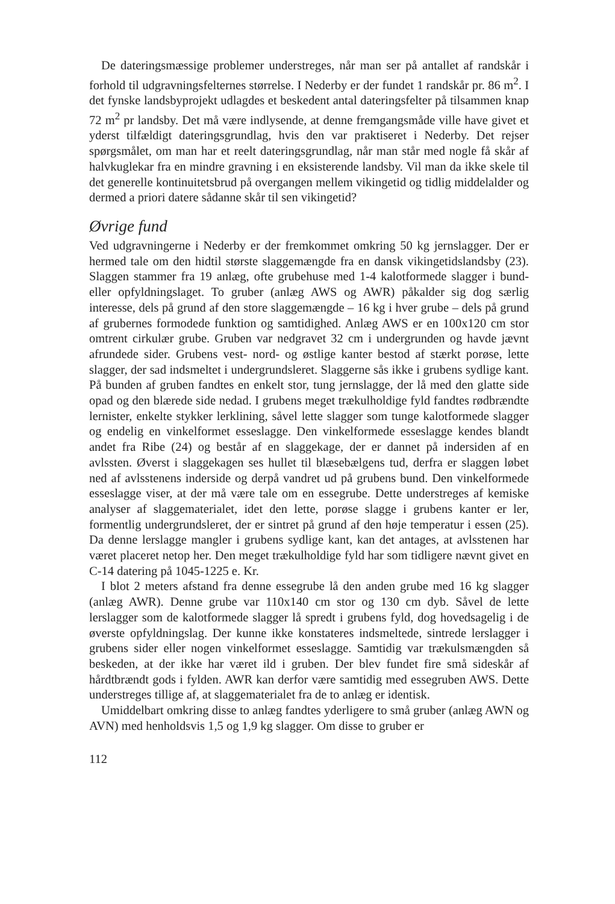De dateringsmæssige problemer understreges, når man ser på antallet af randskår i forhold til udgravningsfelternes størrelse. I Nederby er der fundet 1 randskår pr. 86 m<sup>2</sup>. I det fynske landsbyprojekt udlagdes et beskedent antal dateringsfelter på tilsammen knap 72 m<sup>2</sup> pr landsby. Det må være indlysende, at denne fremgangsmåde ville have givet et yderst tilfældigt dateringsgrundlag, hvis den var praktiseret i Nederby. Det rejser spørgsmålet, om man har et reelt dateringsgrundlag, når man står med nogle få skår af halvkuglekar fra en mindre gravning i en eksisterende landsby. Vil man da ikke skele til det generelle kontinuitetsbrud på overgangen mellem vikingetid og tidlig middelalder og dermed a priori datere sådanne skår til sen vikingetid?
Øvrige fund
Ved udgravningerne i Nederby er der fremkommet omkring 50 kg jernslagger. Der er hermed tale om den hidtil største slaggemængde fra en dansk vikingetidslandsby (23). Slaggen stammer fra 19 anlæg, ofte grubehuse med 1-4 kalotformede slagger i bund- eller opfyldningslaget. To gruber (anlæg AWS og AWR) påkalder sig dog særlig interesse, dels på grund af den store slaggemængde – 16 kg i hver grube – dels på grund af grubernes formodede funktion og samtidighed. Anlæg AWS er en 100x120 cm stor omtrent cirkulær grube. Gruben var nedgravet 32 cm i undergrunden og havde jævnt afrundede sider. Grubens vest- nord- og østlige kanter bestod af stærkt porøse, lette slagger, der sad indsmeltet i undergrundsleret. Slaggerne sås ikke i grubens sydlige kant. På bunden af gruben fandtes en enkelt stor, tung jernslagge, der lå med den glatte side opad og den blærede side nedad. I grubens meget trækulholdige fyld fandtes rødbrændte lernister, enkelte stykker lerklining, såvel lette slagger som tunge kalotformede slagger og endelig en vinkelformet esseslagge. Den vinkelformede esseslagge kendes blandt andet fra Ribe (24) og består af en slaggekage, der er dannet på indersiden af en avlssten. Øverst i slaggekagen ses hullet til blæsebælgens tud, derfra er slaggen løbet ned af avlsstenens inderside og derpå vandret ud på grubens bund. Den vinkelformede esseslagge viser, at der må være tale om en essegrube. Dette understreges af kemiske analyser af slaggematerialet, idet den lette, porøse slagge i grubens kanter er ler, formentlig undergrundsleret, der er sintret på grund af den høje temperatur i essen (25). Da denne lerslagge mangler i grubens sydlige kant, kan det antages, at avlsstenen har været placeret netop her. Den meget trækulholdige fyld har som tidligere nævnt givet en C-14 datering på 1045-1225 e. Kr.
I blot 2 meters afstand fra denne essegrube lå den anden grube med 16 kg slagger (anlæg AWR). Denne grube var 110x140 cm stor og 130 cm dyb. Såvel de lette lerslagger som de kalotformede slagger lå spredt i grubens fyld, dog hovedsagelig i de øverste opfyldningslag. Der kunne ikke konstateres indsmeltede, sintrede lerslagger i grubens sider eller nogen vinkelformet esseslagge. Samtidig var trækulsmængden så beskeden, at der ikke har været ild i gruben. Der blev fundet fire små sideskår af hårdtbrændt gods i fylden. AWR kan derfor være samtidig med essegruben AWS. Dette understreges tillige af, at slaggematerialet fra de to anlæg er identisk.
Umiddelbart omkring disse to anlæg fandtes yderligere to små gruber (anlæg AWN og AVN) med henholdsvis 1,5 og 1,9 kg slagger. Om disse to gruber er
112